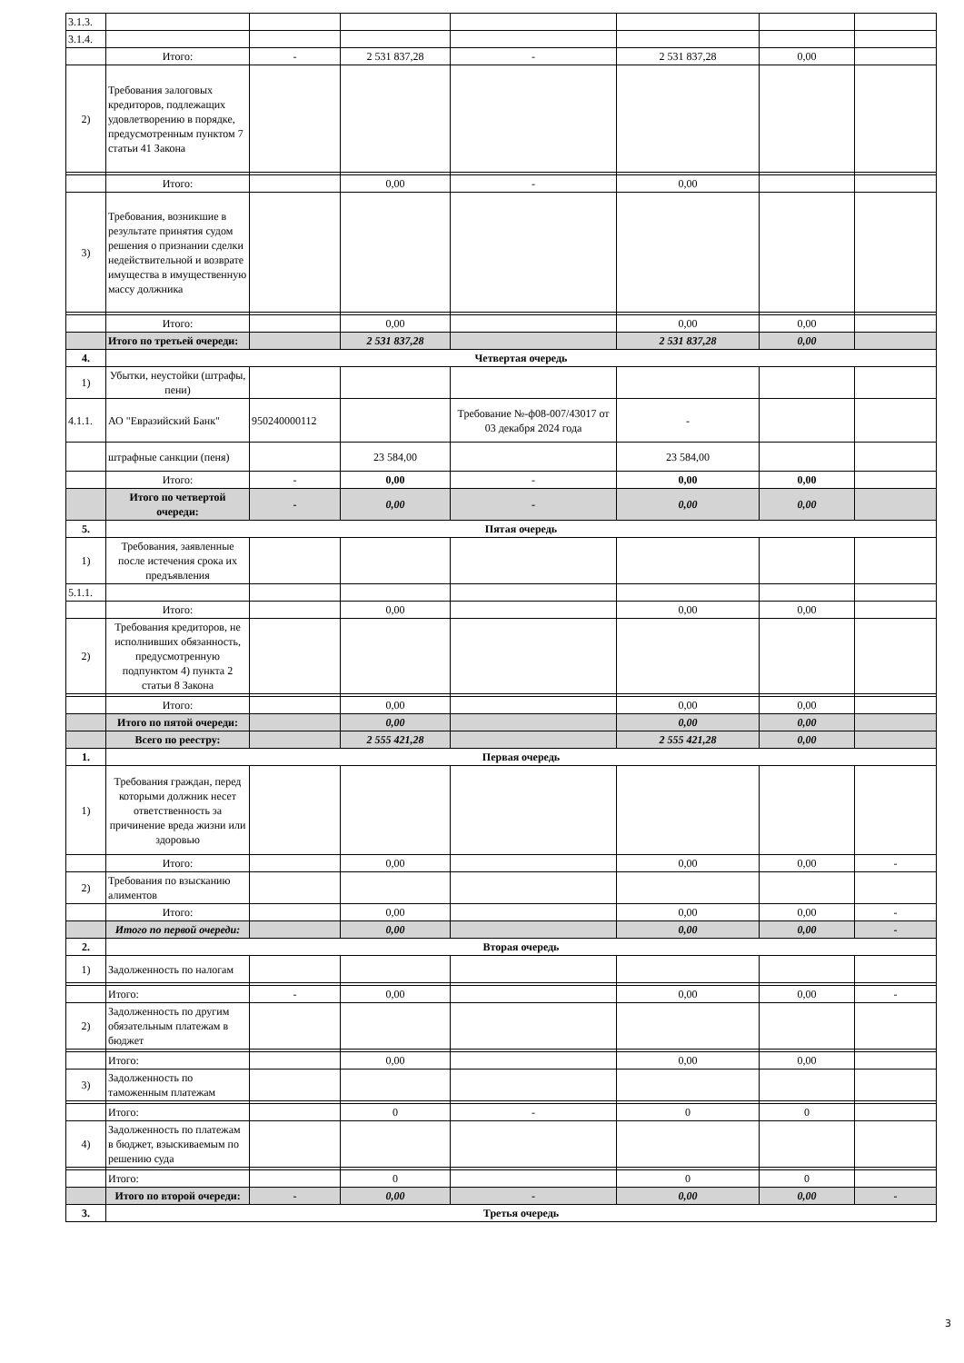| 3.1.3. | | | | | | | |
| 3.1.4. | | | | | | | |
| | Итого: | - | 2 531 837,28 | - | 2 531 837,28 | 0,00 | |
| 2) | Требования залоговых кредиторов, подлежащих удовлетворению в порядке, предусмотренным пунктом 7 статьи 41 Закона | | | | | | |
| | Итого: | | 0,00 | - | 0,00 | | |
| 3) | Требования, возникшие в результате принятия судом решения о признании сделки недействительной и возврате имущества в имущественную массу должника | | | | | | |
| | Итого: | | 0,00 | | 0,00 | 0,00 | |
| | Итого по третьей очереди: | | 2 531 837,28 | | 2 531 837,28 | 0,00 | |
| 4. | Четвертая очередь | | | | | | |
| 1) | Убытки, неустойки (штрафы, пени) | | | | | | |
| 4.1.1. | АО "Евразийский Банк" | 950240000112 | | Требование №-ф08-007/43017 от 03 декабря 2024 года | - | | |
| | штрафные санкции (пеня) | | 23 584,00 | | 23 584,00 | | |
| | Итого: | - | 0,00 | - | 0,00 | 0,00 | |
| | Итого по четвертой очереди: | - | 0,00 | - | 0,00 | 0,00 | |
| 5. | Пятая очередь | | | | | | |
| 1) | Требования, заявленные после истечения срока их предъявления | | | | | | |
| 5.1.1. | | | | | | | |
| | Итого: | | 0,00 | | 0,00 | 0,00 | |
| 2) | Требования кредиторов, не исполнивших обязанность, предусмотренную подпунктом 4) пункта 2 статьи 8 Закона | | | | | | |
| | Итого: | | 0,00 | | 0,00 | 0,00 | |
| | Итого по пятой очереди: | | 0,00 | | 0,00 | 0,00 | |
| | Всего по реестру: | | 2 555 421,28 | | 2 555 421,28 | 0,00 | |
| 1. | Первая очередь | | | | | | |
| 1) | Требования граждан, перед которыми должник несет ответственность за причинение вреда жизни или здоровью | | | | | | |
| | Итого: | | 0,00 | | 0,00 | 0,00 | - |
| 2) | Требования по взысканию алиментов | | | | | | |
| | Итого: | | 0,00 | | 0,00 | 0,00 | - |
| | Итого по первой очереди: | | 0,00 | | 0,00 | 0,00 | - |
| 2. | Вторая очередь | | | | | | |
| 1) | Задолженность по налогам | | | | | | |
| | Итого: | - | 0,00 | | 0,00 | 0,00 | - |
| 2) | Задолженность по другим обязательным платежам в бюджет | | | | | | |
| | Итого: | | 0,00 | | 0,00 | 0,00 | |
| 3) | Задолженность по таможенным платежам | | | | | | |
| | Итого: | | 0 | - | 0 | 0 | |
| 4) | Задолженность по платежам в бюджет, взыскиваемым по решению суда | | | | | | |
| | Итого: | | 0 | | 0 | 0 | |
| | Итого по второй очереди: | - | 0,00 | - | 0,00 | 0,00 | - |
| 3. | Третья очередь | | | | | | |
3